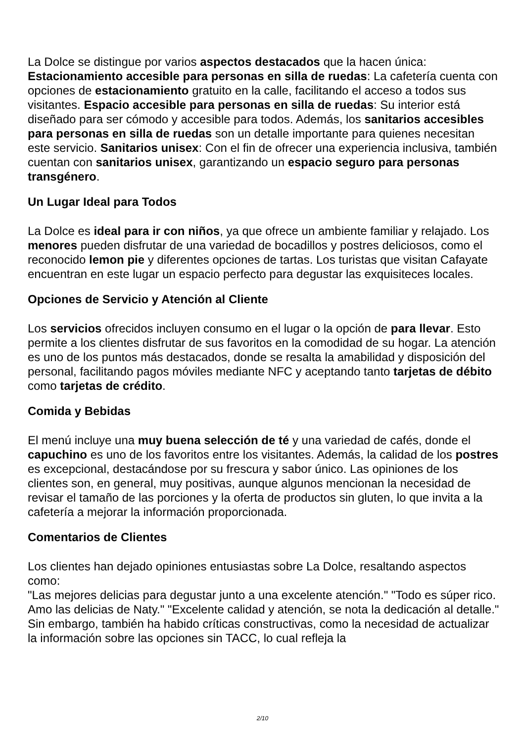La Dolce se distingue por varios aspectos destacados que la hacen única:
Estacionamiento accesible para personas en silla de ruedas: La cafetería cuenta con opciones de estacionamiento gratuito en la calle, facilitando el acceso a todos sus visitantes. Espacio accesible para personas en silla de ruedas: Su interior está diseñado para ser cómodo y accesible para todos. Además, los sanitarios accesibles para personas en silla de ruedas son un detalle importante para quienes necesitan este servicio. Sanitarios unisex: Con el fin de ofrecer una experiencia inclusiva, también cuentan con sanitarios unisex, garantizando un espacio seguro para personas transgénero.
Un Lugar Ideal para Todos
La Dolce es ideal para ir con niños, ya que ofrece un ambiente familiar y relajado. Los menores pueden disfrutar de una variedad de bocadillos y postres deliciosos, como el reconocido lemon pie y diferentes opciones de tartas. Los turistas que visitan Cafayate encuentran en este lugar un espacio perfecto para degustar las exquisiteces locales.
Opciones de Servicio y Atención al Cliente
Los servicios ofrecidos incluyen consumo en el lugar o la opción de para llevar. Esto permite a los clientes disfrutar de sus favoritos en la comodidad de su hogar. La atención es uno de los puntos más destacados, donde se resalta la amabilidad y disposición del personal, facilitando pagos móviles mediante NFC y aceptando tanto tarjetas de débito como tarjetas de crédito.
Comida y Bebidas
El menú incluye una muy buena selección de té y una variedad de cafés, donde el capuchino es uno de los favoritos entre los visitantes. Además, la calidad de los postres es excepcional, destacándose por su frescura y sabor único. Las opiniones de los clientes son, en general, muy positivas, aunque algunos mencionan la necesidad de revisar el tamaño de las porciones y la oferta de productos sin gluten, lo que invita a la cafetería a mejorar la información proporcionada.
Comentarios de Clientes
Los clientes han dejado opiniones entusiastas sobre La Dolce, resaltando aspectos como:
"Las mejores delicias para degustar junto a una excelente atención." "Todo es súper rico. Amo las delicias de Naty." "Excelente calidad y atención, se nota la dedicación al detalle."
Sin embargo, también ha habido críticas constructivas, como la necesidad de actualizar la información sobre las opciones sin TACC, lo cual refleja la
2/10